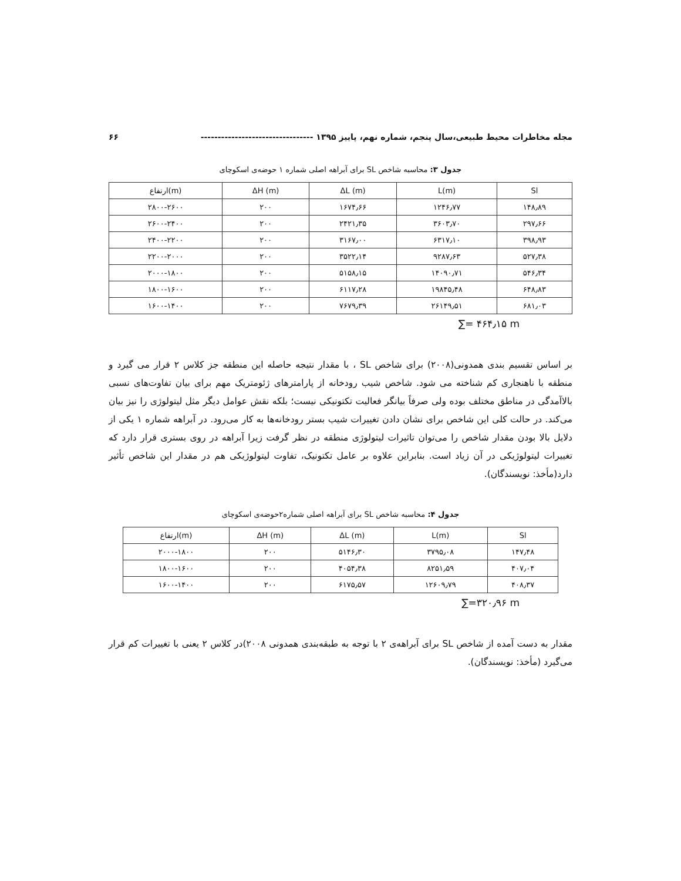مجله مخاطرات محیط طبیعی،سال پنجم، شماره نهم، پاییز ۱۳۹۵ --------------------------------- ۶۶
جدول ۳: محاسبه شاخص SL برای آبراهه اصلی شماره ۱ حوضه‌ی اسکوچای
| ارتفاع(m) | ΔH (m) | ΔL (m) | L(m) | Sl |
| --- | --- | --- | --- | --- |
| ۲۸۰۰-۲۶۰۰ | ۲۰۰ | ۱۶۷۴٫۶۶ | ۱۲۴۶٫۷۷ | ۱۴۸٫۸۹ |
| ۲۶۰۰-۲۴۰۰ | ۲۰۰ | ۲۴۲۱٫۳۵ | ۳۶۰۳٫۷۰ | ۲۹۷٫۶۶ |
| ۲۴۰۰-۲۲۰۰ | ۲۰۰ | ۳۱۶۷٫۰۰ | ۶۳۱۷٫۱۰ | ۳۹۸٫۹۳ |
| ۲۲۰۰-۲۰۰۰ | ۲۰۰ | ۳۵۲۲٫۱۴ | ۹۲۸۷٫۶۳ | ۵۲۷٫۳۸ |
| ۲۰۰۰-۱۸۰۰ | ۲۰۰ | ۵۱۵۸٫۱۵ | ۱۴۰۹۰٫۷۱ | ۵۴۶٫۳۴ |
| ۱۸۰۰-۱۶۰۰ | ۲۰۰ | ۶۱۱۷٫۲۸ | ۱۹۸۴۵٫۴۸ | ۶۴۸٫۸۳ |
| ۱۶۰۰-۱۴۰۰ | ۲۰۰ | ۷۶۷۹٫۳۹ | ۲۶۱۴۹٫۵۱ | ۶۸۱٫۰۳ |
∑= ۴۶۴٫۱۵ m
بر اساس تقسیم بندی همدونی(۲۰۰۸) برای شاخص SL ، با مقدار نتیجه حاصله این منطقه جز کلاس ۲ قرار می گیرد و منطقه با ناهنجاری کم شناخته می شود. شاخص شیب رودخانه از پارامترهای ژئومتریک مهم برای بیان تفاوت‌های نسبی بالاآمدگی در مناطق مختلف بوده ولی صرفاً بیانگر فعالیت تکتونیکی نیست؛ بلکه نقش عوامل دیگر مثل لیتولوژی را نیز بیان می‌کند. در حالت کلی این شاخص برای نشان دادن تغییرات شیب بستر رودخانه‌ها به کار می‌رود. در آبراهه شماره ۱ یکی از دلایل بالا بودن مقدار شاخص را می‌توان تاثیرات لیتولوژی منطقه در نظر گرفت زیرا آبراهه در روی بستری قرار دارد که تغییرات لیتولوژیکی در آن زیاد است. بنابراین علاوه بر عامل تکتونیک، تفاوت لیتولوژیکی هم در مقدار این شاخص تأثیر دارد(مأخذ: نویسندگان).
جدول ۴: محاسبه شاخص SL برای آبراهه اصلی شماره۲حوضه‌ی اسکوچای
| ارتفاع(m) | ΔH (m) | ΔL (m) | L(m) | Sl |
| --- | --- | --- | --- | --- |
| ۲۰۰۰-۱۸۰۰ | ۲۰۰ | ۵۱۴۶٫۳۰ | ۳۷۹۵٫۰۸ | ۱۴۷٫۴۸ |
| ۱۸۰۰-۱۶۰۰ | ۲۰۰ | ۴۰۵۴٫۳۸ | ۸۲۵۱٫۵۹ | ۴۰۷٫۰۴ |
| ۱۶۰۰-۱۴۰۰ | ۲۰۰ | ۶۱۷۵٫۵۷ | ۱۲۶۰۹٫۷۹ | ۴۰۸٫۳۷ |
∑=۳۲۰٫۹۶ m
مقدار به دست آمده از شاخص SL برای آبراهه‌ی ۲ با توجه به طبقه‌بندی همدونی ۲۰۰۸)در کلاس ۲ یعنی با تغییرات کم قرار می‌گیرد (مأخذ: نویسندگان).